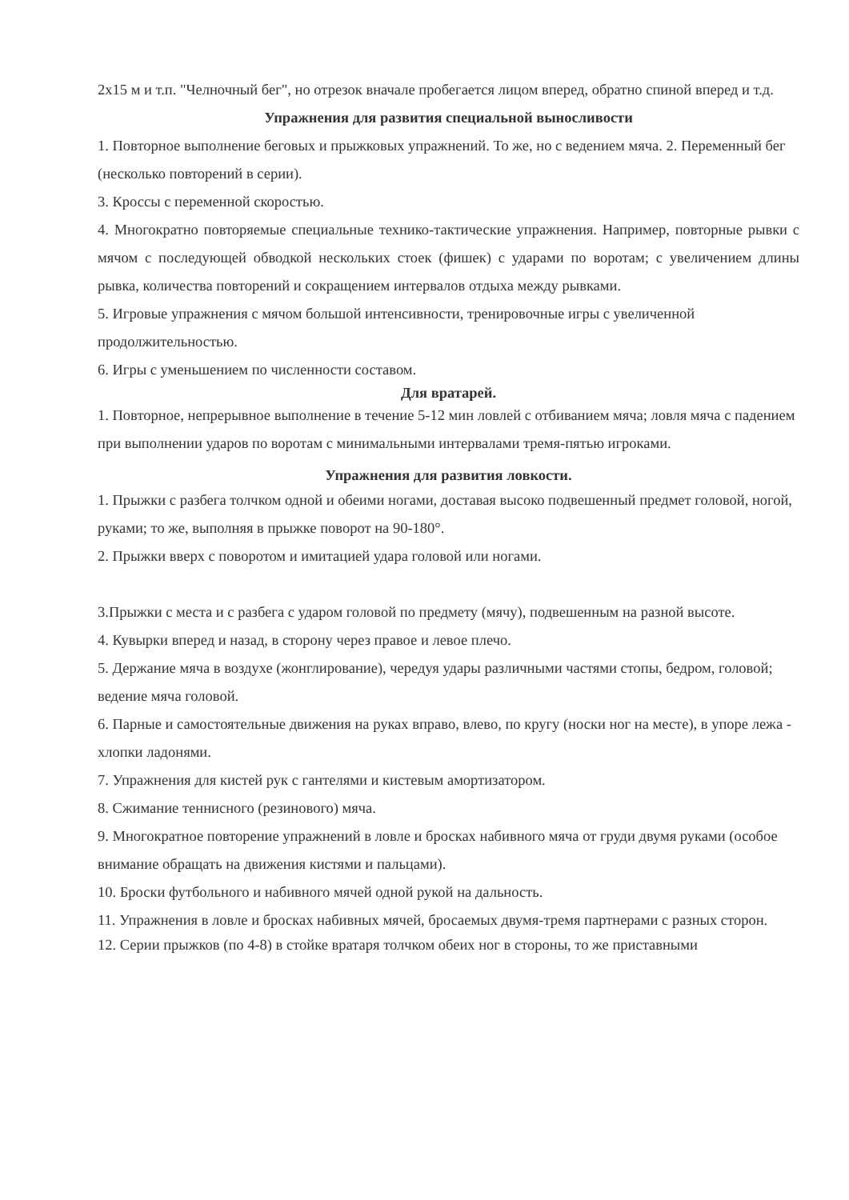2х15 м и т.п. "Челночный бег", но отрезок вначале пробегается лицом вперед, обратно спиной вперед и т.д.
Упражнения для развития специальной выносливости
1. Повторное выполнение беговых и прыжковых упражнений. То же, но с ведением мяча. 2. Переменный бег (несколько повторений в серии).
3. Кроссы с переменной скоростью.
4. Многократно повторяемые специальные технико-тактические упражнения. Например, повторные рывки с мячом с последующей обводкой нескольких стоек (фишек) с ударами по воротам; с увеличением длины рывка, количества повторений и сокращением интервалов отдыха между рывками.
5. Игровые упражнения с мячом большой интенсивности, тренировочные игры с увеличенной продолжительностью.
6. Игры с уменьшением по численности составом.
Для вратарей.
1. Повторное, непрерывное выполнение в течение 5-12 мин ловлей с отбиванием мяча; ловля мяча с падением при выполнении ударов по воротам с минимальными интервалами тремя-пятью игроками.
Упражнения для развития ловкости.
1. Прыжки с разбега толчком одной и обеими ногами, доставая высоко подвешенный предмет головой, ногой, руками; то же, выполняя в прыжке поворот на 90-180°.
2. Прыжки вверх с поворотом и имитацией удара головой или ногами.
3.Прыжки с места и с разбега с ударом головой по предмету (мячу), подвешенным на разной высоте.
4. Кувырки вперед и назад, в сторону через правое и левое плечо.
5. Держание мяча в воздухе (жонглирование), чередуя удары различными частями стопы, бедром, головой; ведение мяча головой.
6. Парные и самостоятельные движения на руках вправо, влево, по кругу (носки ног на месте), в упоре лежа - хлопки ладонями.
7. Упражнения для кистей рук с гантелями и кистевым амортизатором.
8. Сжимание теннисного (резинового) мяча.
9. Многократное повторение упражнений в ловле и бросках набивного мяча от груди двумя руками (особое внимание обращать на движения кистями и пальцами).
10. Броски футбольного и набивного мячей одной рукой на дальность.
11. Упражнения в ловле и бросках набивных мячей, бросаемых двумя-тремя партнерами с разных сторон.
12. Серии прыжков (по 4-8) в стойке вратаря толчком обеих ног в стороны, то же приставными